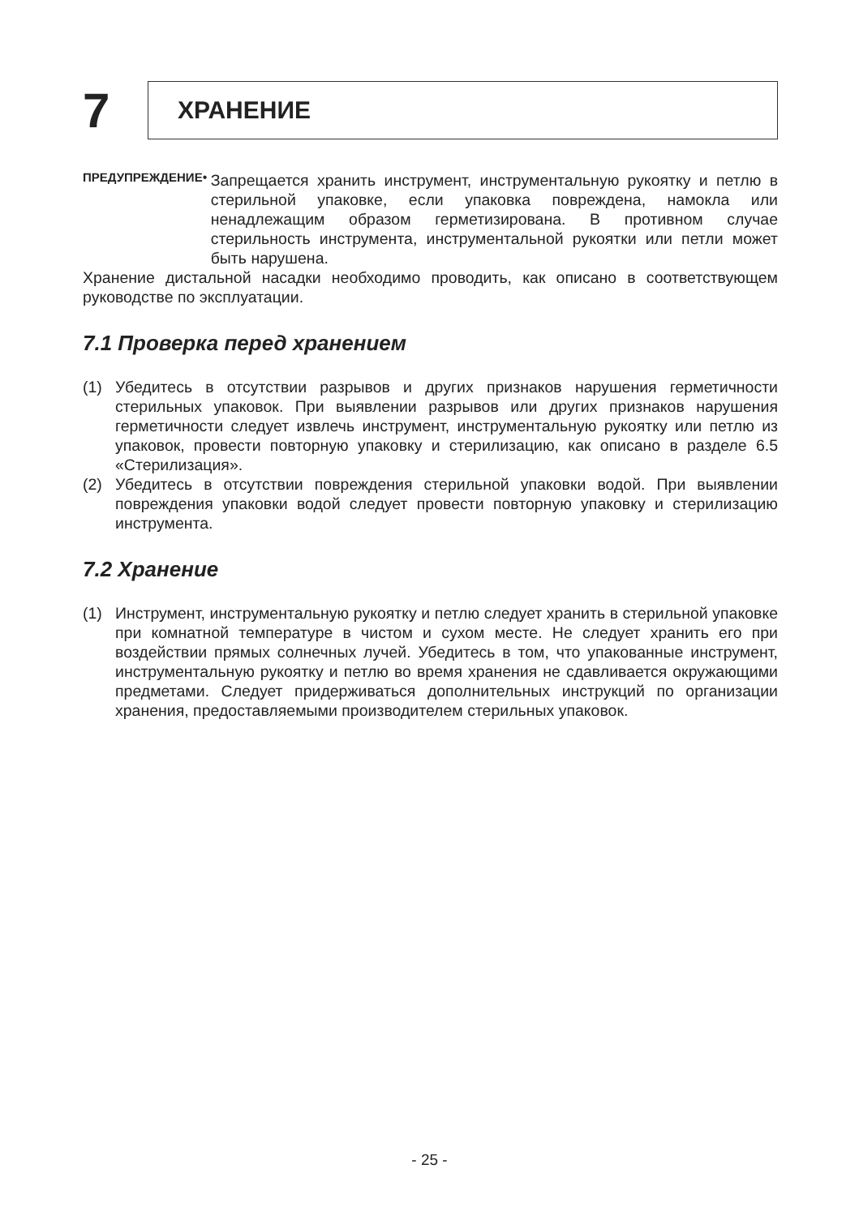7
ХРАНЕНИЕ
ПРЕДУПРЕЖДЕНИЕ •
Запрещается хранить инструмент, инструментальную рукоятку и петлю в стерильной упаковке, если упаковка повреждена, намокла или ненадлежащим образом герметизирована. В противном случае стерильность инструмента, инструментальной рукоятки или петли может быть нарушена.
Хранение дистальной насадки необходимо проводить, как описано в соответствующем руководстве по эксплуатации.
7.1 Проверка перед хранением
(1) Убедитесь в отсутствии разрывов и других признаков нарушения герметичности стерильных упаковок. При выявлении разрывов или других признаков нарушения герметичности следует извлечь инструмент, инструментальную рукоятку или петлю из упаковок, провести повторную упаковку и стерилизацию, как описано в разделе 6.5 «Стерилизация».
(2) Убедитесь в отсутствии повреждения стерильной упаковки водой. При выявлении повреждения упаковки водой следует провести повторную упаковку и стерилизацию инструмента.
7.2 Хранение
(1) Инструмент, инструментальную рукоятку и петлю следует хранить в стерильной упаковке при комнатной температуре в чистом и сухом месте. Не следует хранить его при воздействии прямых солнечных лучей. Убедитесь в том, что упакованные инструмент, инструментальную рукоятку и петлю во время хранения не сдавливается окружающими предметами. Следует придерживаться дополнительных инструкций по организации хранения, предоставляемыми производителем стерильных упаковок.
- 25 -